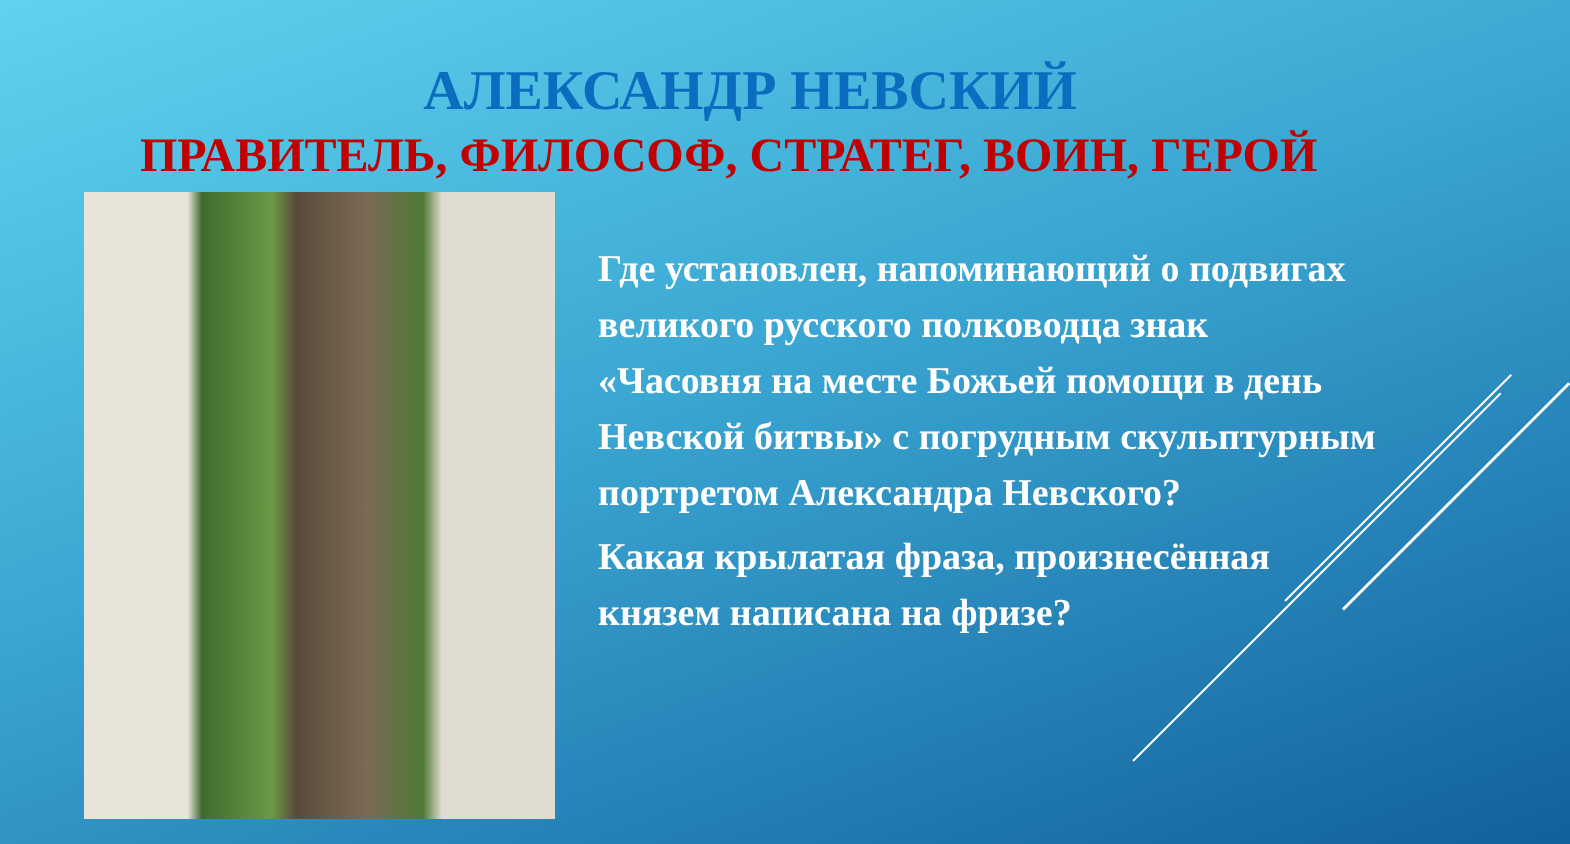АЛЕКСАНДР НЕВСКИЙ
ПРАВИТЕЛЬ, ФИЛОСОФ, СТРАТЕГ, ВОИН, ГЕРОЙ
Где установлен, напоминающий о подвигах великого русского полководца знак «Часовня на месте Божьей помощи в день Невской битвы» с погрудным скульптурным портретом Александра Невского?
Какая крылатая фраза, произнесённая князем написана на фризе?